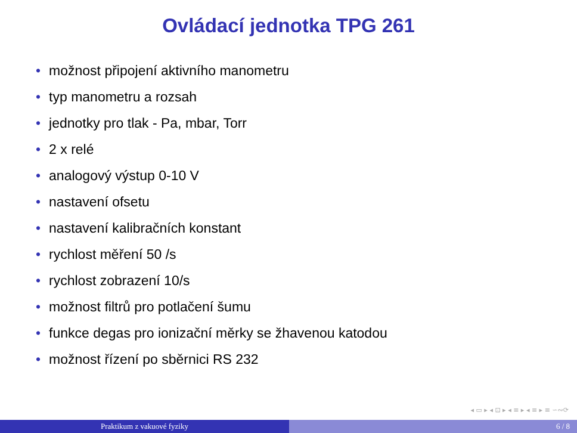Ovládací jednotka TPG 261
• možnost připojení aktivního manometru
• typ manometru a rozsah
• jednotky pro tlak - Pa, mbar, Torr
• 2 x relé
• analogový výstup 0-10 V
• nastavení ofsetu
• nastavení kalibračních konstant
• rychlost měření 50 /s
• rychlost zobrazení 10/s
• možnost filtrů pro potlačení šumu
• funkce degas pro ionizační měrky se žhavenou katodou
• možnost řízení po sběrnici RS 232
◂ ▭ ▸ ◂ ⊡ ▸ ◂ ≡ ▸ ◂ ≡ ▸ ≡ ∽∾⟳
Praktikum z vakuové fyziky 6 / 8